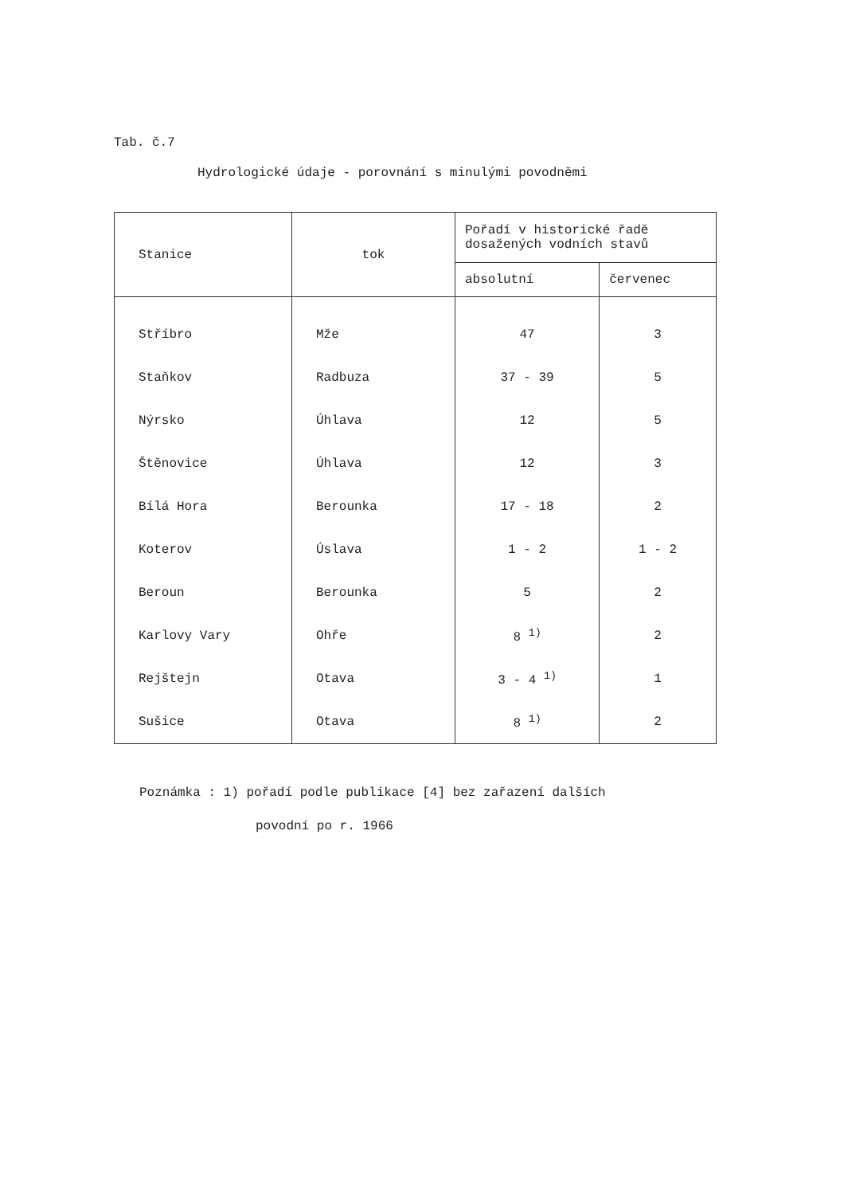Tab. č.7
Hydrologické údaje - porovnání s minulými povodněmi
| Stanice | tok | Pořadí v historické řadě dosažených vodních stavů | |
| --- | --- | --- | --- |
| | | absolutní | červenec |
| Stříbro | Mže | 47 | 3 |
| Staňkov | Radbuza | 37 - 39 | 5 |
| Nýrsko | Úhlava | 12 | 5 |
| Štěnovice | Úhlava | 12 | 3 |
| Bílá Hora | Berounka | 17 - 18 | 2 |
| Koterov | Úslava | 1 - 2 | 1 - 2 |
| Beroun | Berounka | 5 | 2 |
| Karlovy Vary | Ohře | 8 <sup>1)</sup> | 2 |
| Rejštejn | Otava | 3 - 4 <sup>1)</sup> | 1 |
| Sušice | Otava | 8 <sup>1)</sup> | 2 |
Poznámka : 1) pořadí podle publikace [4] bez zařazení dalších
povodní po r. 1966